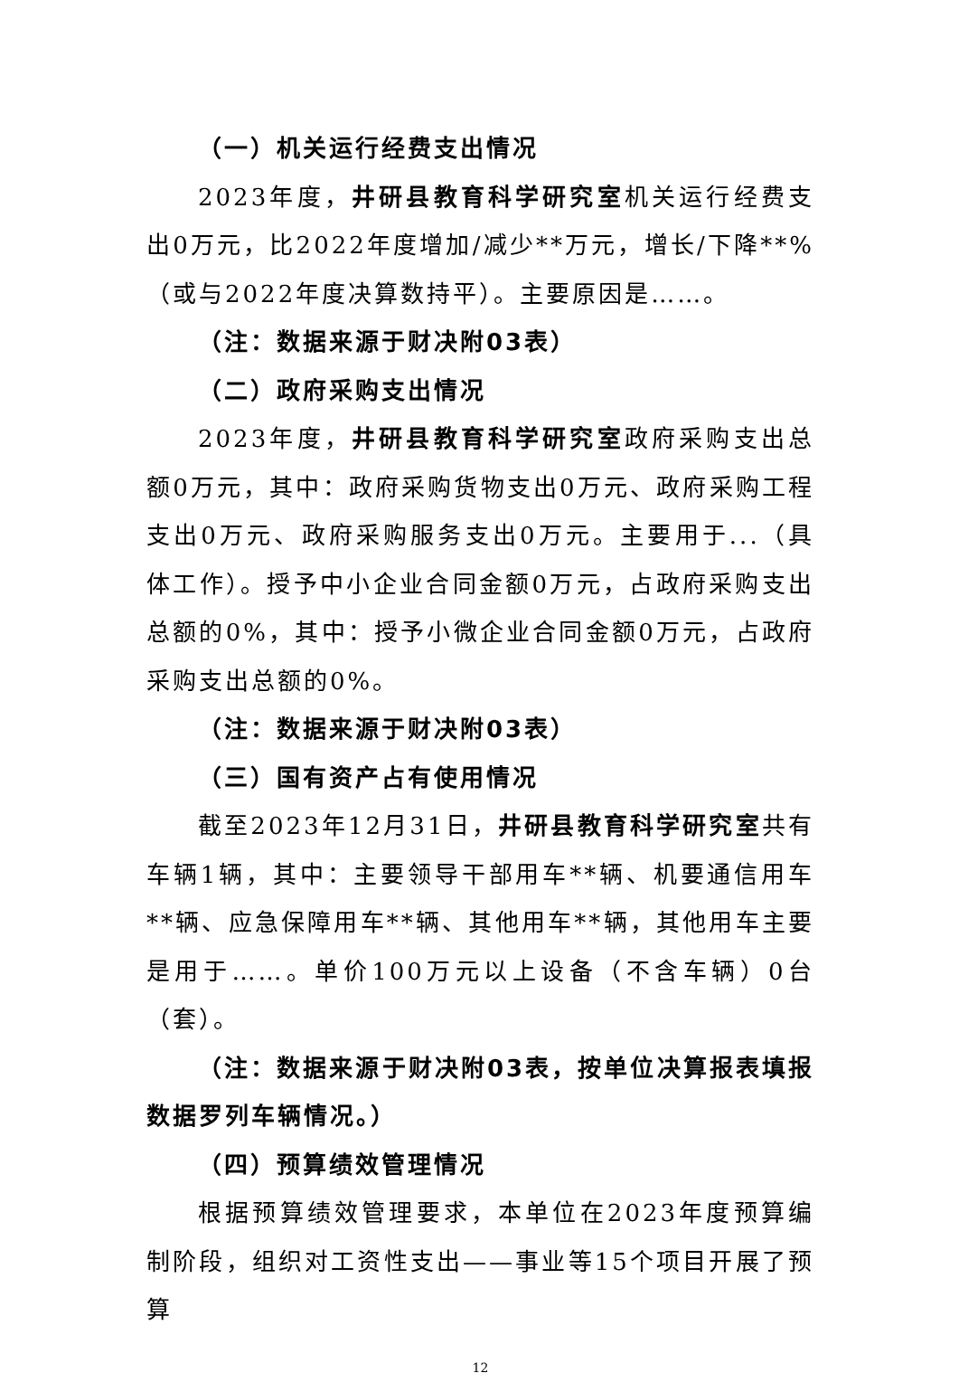（一）机关运行经费支出情况
2023年度，井研县教育科学研究室机关运行经费支出0万元，比2022年度增加/减少**万元，增长/下降**%（或与2022年度决算数持平）。主要原因是……。
（注：数据来源于财决附03表）
（二）政府采购支出情况
2023年度，井研县教育科学研究室政府采购支出总额0万元，其中：政府采购货物支出0万元、政府采购工程支出0万元、政府采购服务支出0万元。主要用于...（具体工作）。授予中小企业合同金额0万元，占政府采购支出总额的0%，其中：授予小微企业合同金额0万元，占政府采购支出总额的0%。
（注：数据来源于财决附03表）
（三）国有资产占有使用情况
截至2023年12月31日，井研县教育科学研究室共有车辆1辆，其中：主要领导干部用车**辆、机要通信用车**辆、应急保障用车**辆、其他用车**辆，其他用车主要是用于……。单价100万元以上设备（不含车辆）0台（套）。
（注：数据来源于财决附03表，按单位决算报表填报数据罗列车辆情况。）
（四）预算绩效管理情况
根据预算绩效管理要求，本单位在2023年度预算编制阶段，组织对工资性支出——事业等15个项目开展了预算
12